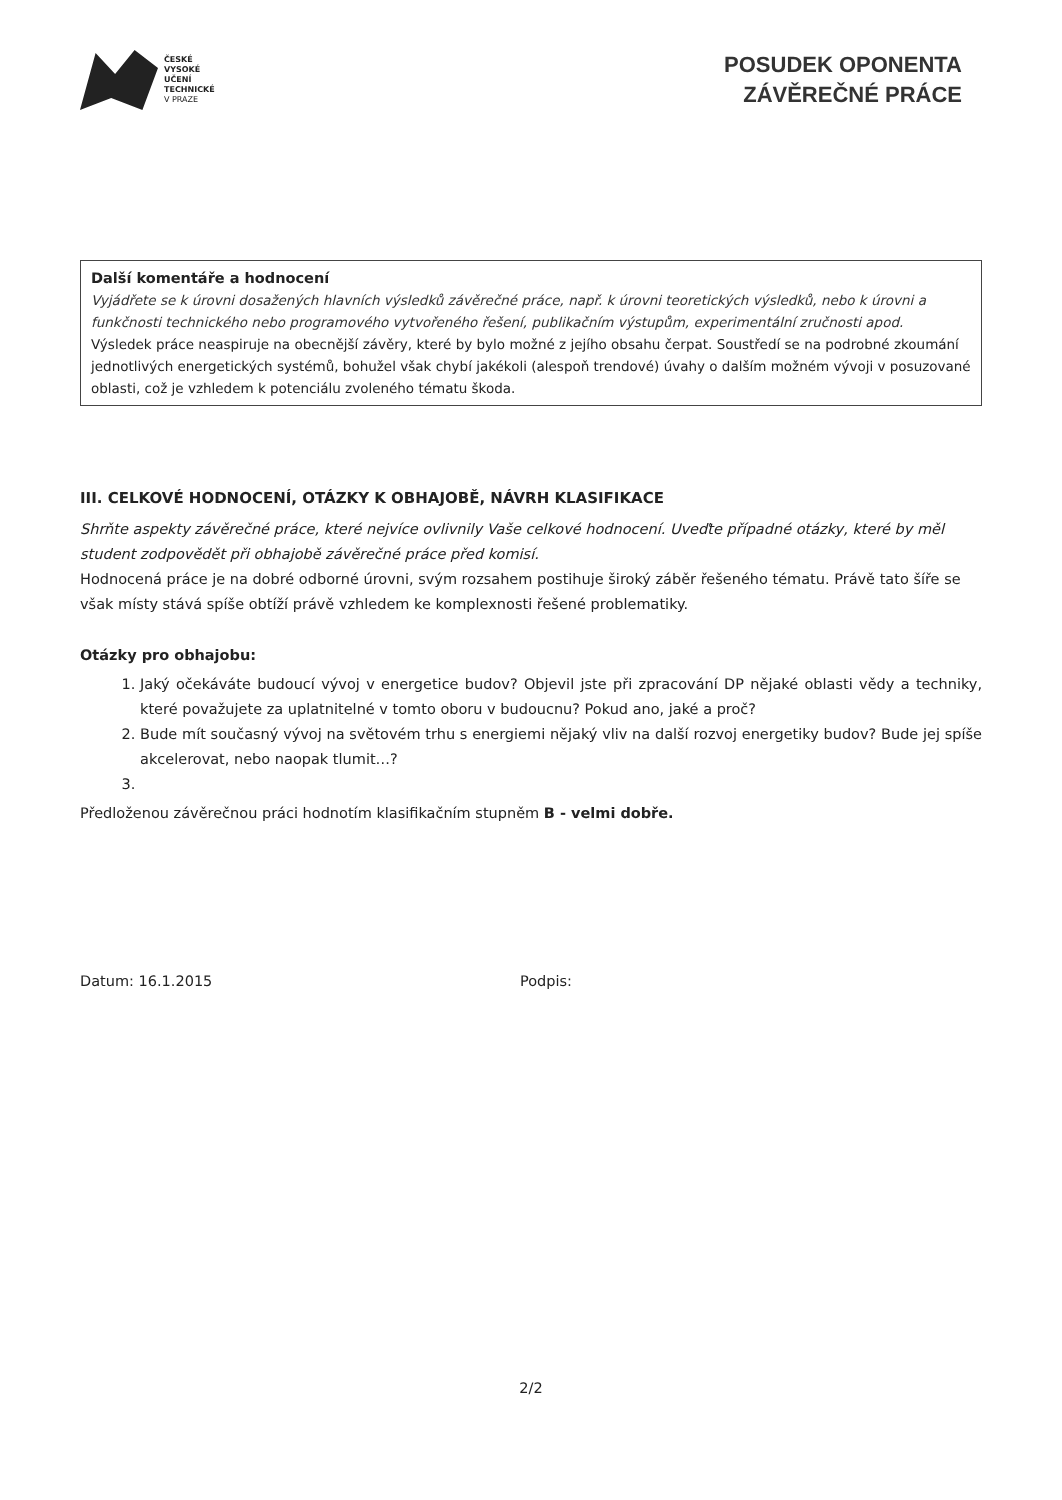ČESKÉ
VYSOKÉ
UČENÍ
TECHNICKÉ
V PRAZE
POSUDEK OPONENTA
ZÁVĚREČNÉ PRÁCE
Další komentáře a hodnocení
Vyjádřete se k úrovni dosažených hlavních výsledků závěrečné práce, např. k úrovni teoretických výsledků, nebo k úrovni a funkčnosti technického nebo programového vytvořeného řešení, publikačním výstupům, experimentální zručnosti apod.
Výsledek práce neaspiruje na obecnější závěry, které by bylo možné z jejího obsahu čerpat. Soustředí se na podrobné zkoumání jednotlivých energetických systémů, bohužel však chybí jakékoli (alespoň trendové) úvahy o dalším možném vývoji v posuzované oblasti, což je vzhledem k potenciálu zvoleného tématu škoda.
III. CELKOVÉ HODNOCENÍ, OTÁZKY K OBHAJOBĚ, NÁVRH KLASIFIKACE
Shrňte aspekty závěrečné práce, které nejvíce ovlivnily Vaše celkové hodnocení. Uveďte případné otázky, které by měl student zodpovědět při obhajobě závěrečné práce před komisí.
Hodnocená práce je na dobré odborné úrovni, svým rozsahem postihuje široký záběr řešeného tématu. Právě tato šíře se však místy stává spíše obtíží právě vzhledem ke komplexnosti řešené problematiky.
Otázky pro obhajobu:
1. Jaký očekáváte budoucí vývoj v energetice budov? Objevil jste při zpracování DP nějaké oblasti vědy a techniky, které považujete za uplatnitelné v tomto oboru v budoucnu? Pokud ano, jaké a proč?
2. Bude mít současný vývoj na světovém trhu s energiemi nějaký vliv na další rozvoj energetiky budov? Bude jej spíše akcelerovat, nebo naopak tlumit…?
Předloženou závěrečnou práci hodnotím klasifikačním stupněm B - velmi dobře.
Datum: 16.1.2015 Podpis:
2/2